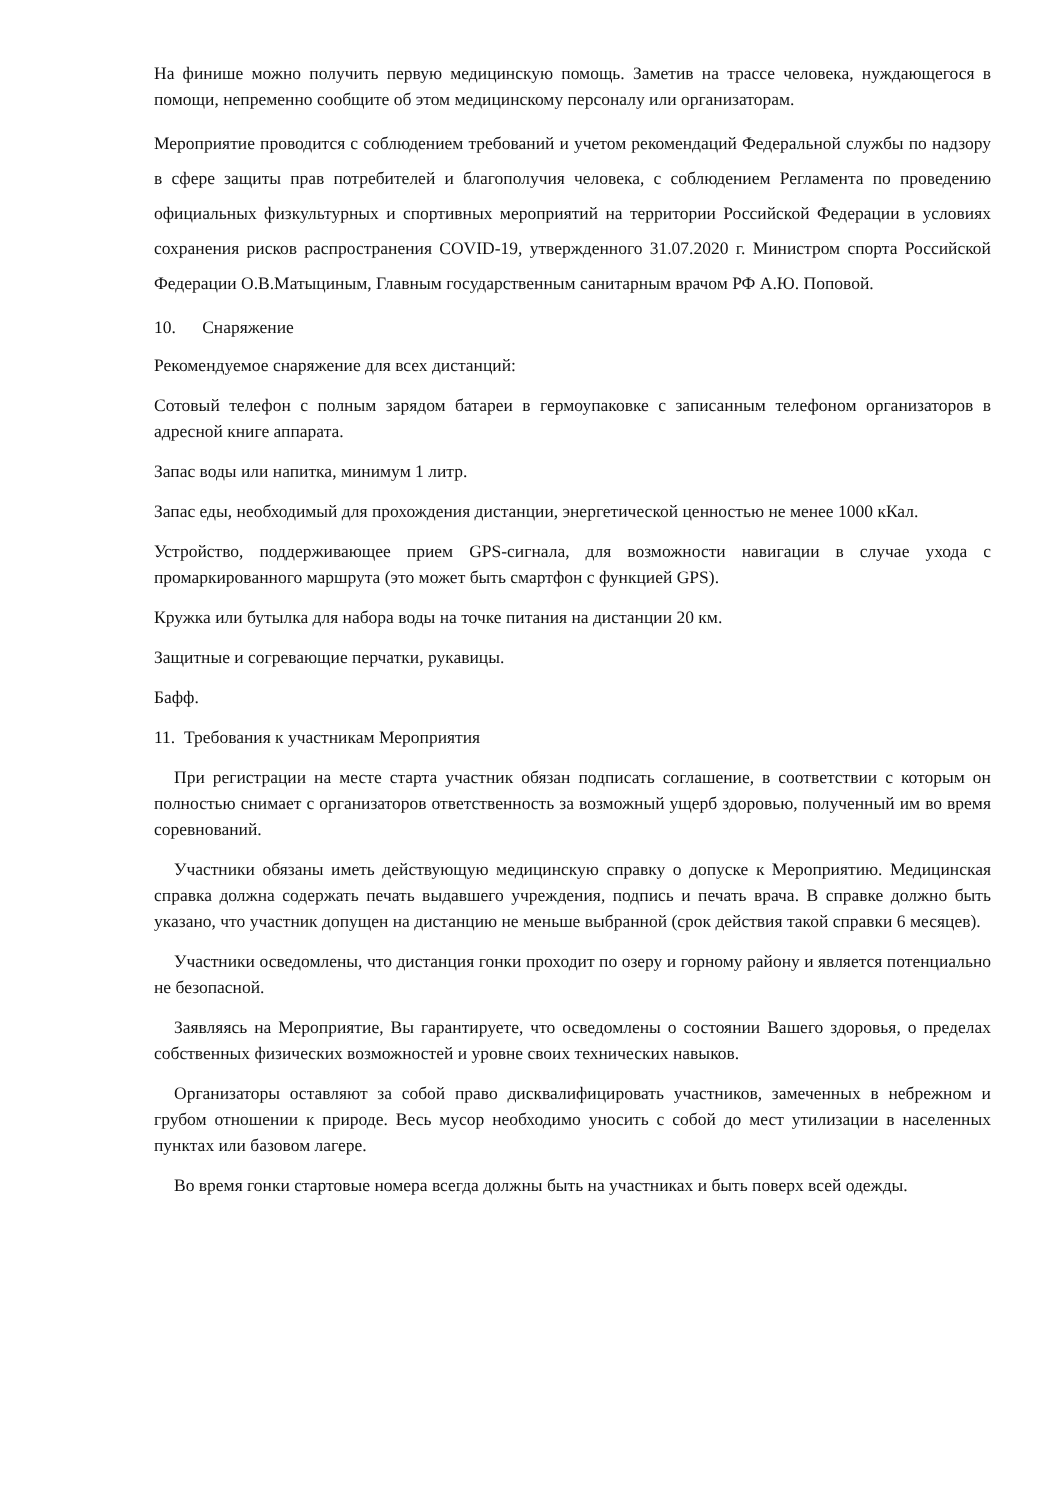На финише можно получить первую медицинскую помощь. Заметив на трассе человека, нуждающегося в помощи, непременно сообщите об этом медицинскому персоналу или организаторам.
Мероприятие проводится с соблюдением требований и учетом рекомендаций Федеральной службы по надзору в сфере защиты прав потребителей и благополучия человека, с соблюдением Регламента по проведению официальных физкультурных и спортивных мероприятий на территории Российской Федерации в условиях сохранения рисков распространения COVID-19, утвержденного 31.07.2020 г. Министром спорта Российской Федерации О.В.Матыциным, Главным государственным санитарным врачом РФ А.Ю. Поповой.
10. Снаряжение
Рекомендуемое снаряжение для всех дистанций:
Сотовый телефон с полным зарядом батареи в гермоупаковке с записанным телефоном организаторов в адресной книге аппарата.
Запас воды или напитка, минимум 1 литр.
Запас еды, необходимый для прохождения дистанции, энергетической ценностью не менее 1000 кКал.
Устройство, поддерживающее прием GPS-сигнала, для возможности навигации в случае ухода с промаркированного маршрута (это может быть смартфон с функцией GPS).
Кружка или бутылка для набора воды на точке питания на дистанции 20 км.
Защитные и согревающие перчатки, рукавицы.
Бафф.
11. Требования к участникам Мероприятия
При регистрации на месте старта участник обязан подписать соглашение, в соответствии с которым он полностью снимает с организаторов ответственность за возможный ущерб здоровью, полученный им во время соревнований.
Участники обязаны иметь действующую медицинскую справку о допуске к Мероприятию. Медицинская справка должна содержать печать выдавшего учреждения, подпись и печать врача. В справке должно быть указано, что участник допущен на дистанцию не меньше выбранной (срок действия такой справки 6 месяцев).
Участники осведомлены, что дистанция гонки проходит по озеру и горному району и является потенциально не безопасной.
Заявляясь на Мероприятие, Вы гарантируете, что осведомлены о состоянии Вашего здоровья, о пределах собственных физических возможностей и уровне своих технических навыков.
Организаторы оставляют за собой право дисквалифицировать участников, замеченных в небрежном и грубом отношении к природе. Весь мусор необходимо уносить с собой до мест утилизации в населенных пунктах или базовом лагере.
Во время гонки стартовые номера всегда должны быть на участниках и быть поверх всей одежды.